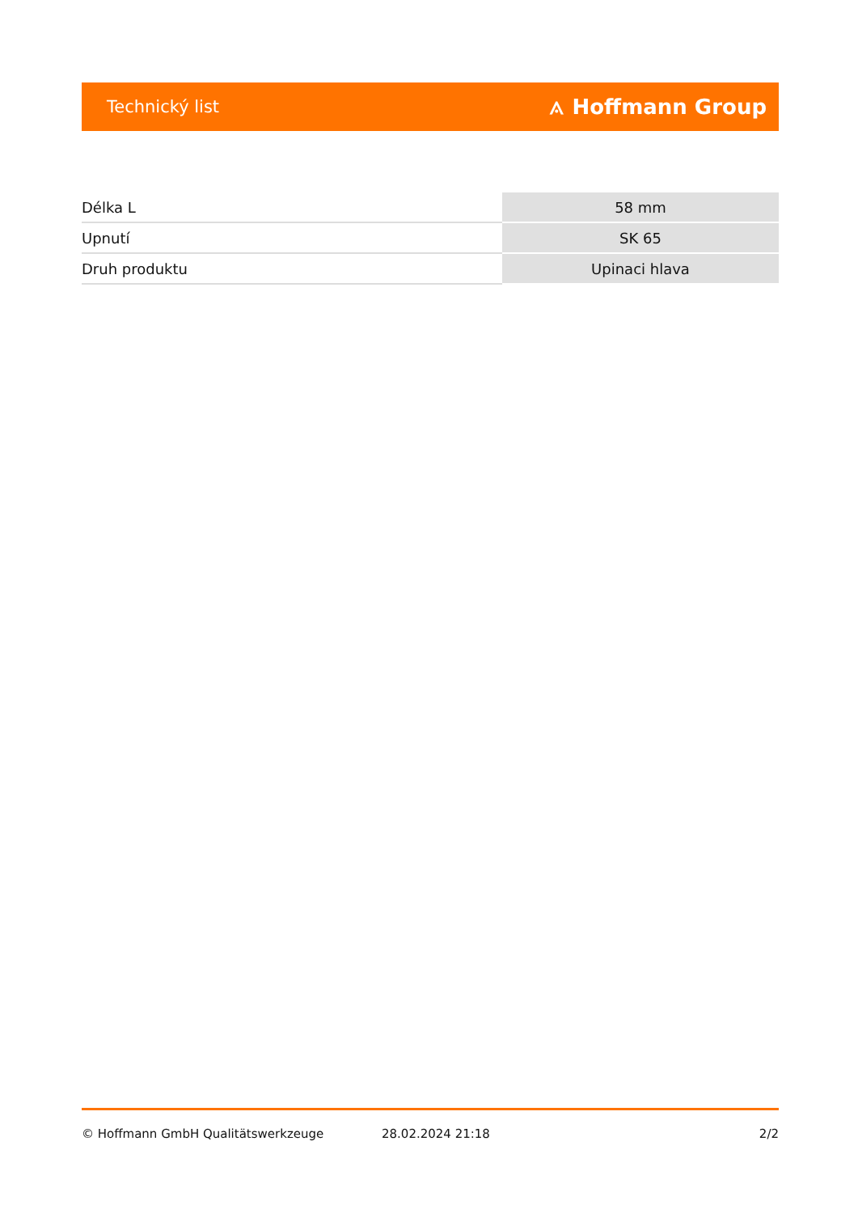Technický list ⟑ Hoffmann Group
| Délka L | 58 mm |
| Upnutí | SK 65 |
| Druh produktu | Upinaci hlava |
© Hoffmann GmbH Qualitätswerkzeuge 28.02.2024 21:18 2/2